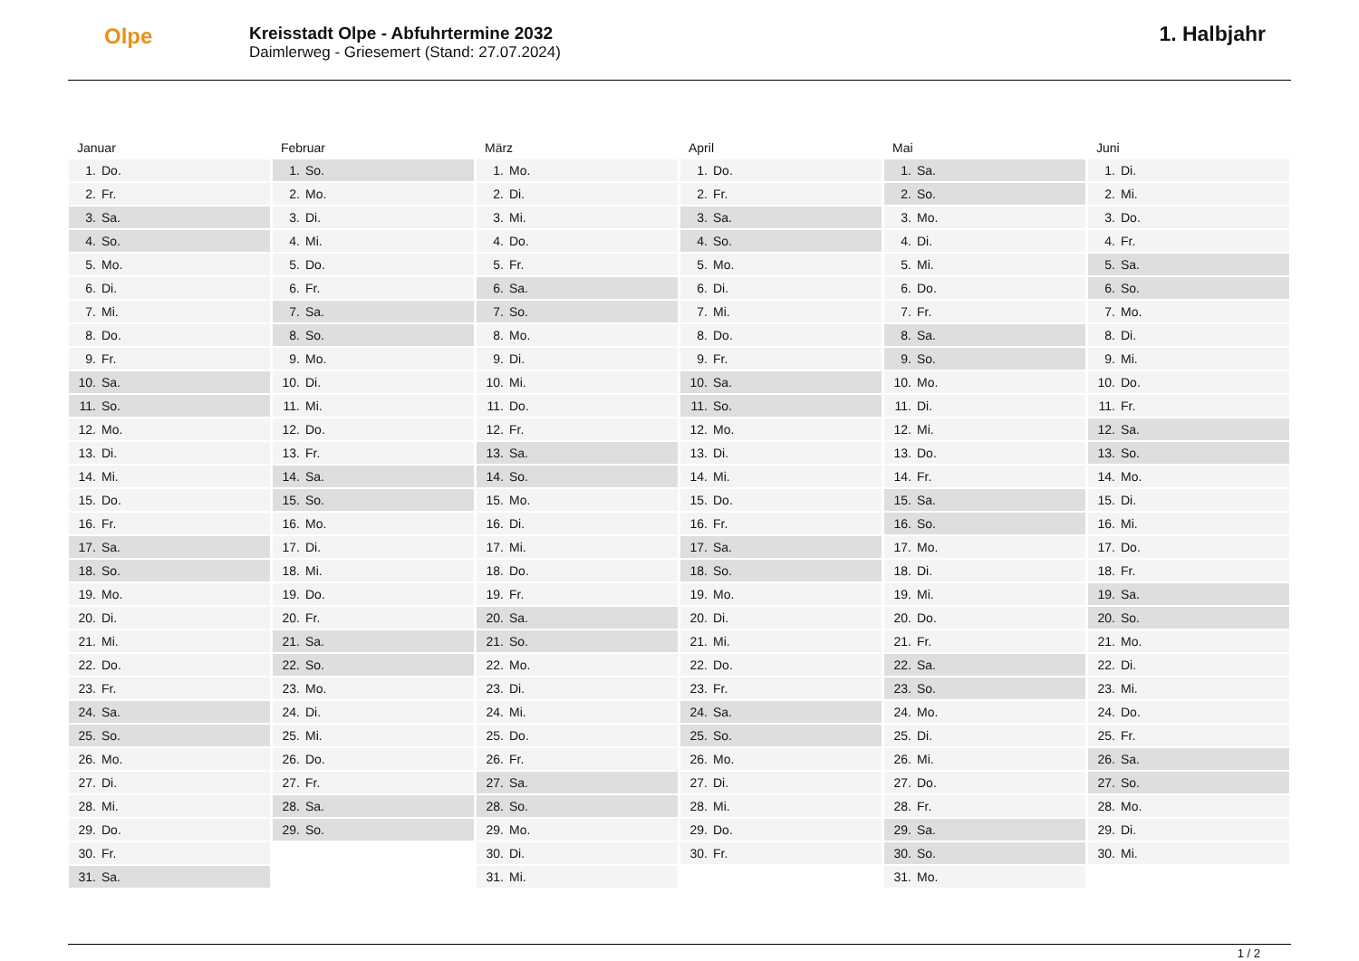Olpe
Kreisstadt Olpe - Abfuhrtermine 2032
Daimlerweg - Griesemert (Stand: 27.07.2024)
1. Halbjahr
Januar
| 1. | Do. |
| 2. | Fr. |
| 3. | Sa. |
| 4. | So. |
| 5. | Mo. |
| 6. | Di. |
| 7. | Mi. |
| 8. | Do. |
| 9. | Fr. |
| 10. | Sa. |
| 11. | So. |
| 12. | Mo. |
| 13. | Di. |
| 14. | Mi. |
| 15. | Do. |
| 16. | Fr. |
| 17. | Sa. |
| 18. | So. |
| 19. | Mo. |
| 20. | Di. |
| 21. | Mi. |
| 22. | Do. |
| 23. | Fr. |
| 24. | Sa. |
| 25. | So. |
| 26. | Mo. |
| 27. | Di. |
| 28. | Mi. |
| 29. | Do. |
| 30. | Fr. |
| 31. | Sa. |
Februar
| 1. | So. |
| 2. | Mo. |
| 3. | Di. |
| 4. | Mi. |
| 5. | Do. |
| 6. | Fr. |
| 7. | Sa. |
| 8. | So. |
| 9. | Mo. |
| 10. | Di. |
| 11. | Mi. |
| 12. | Do. |
| 13. | Fr. |
| 14. | Sa. |
| 15. | So. |
| 16. | Mo. |
| 17. | Di. |
| 18. | Mi. |
| 19. | Do. |
| 20. | Fr. |
| 21. | Sa. |
| 22. | So. |
| 23. | Mo. |
| 24. | Di. |
| 25. | Mi. |
| 26. | Do. |
| 27. | Fr. |
| 28. | Sa. |
| 29. | So. |
März
| 1. | Mo. |
| 2. | Di. |
| 3. | Mi. |
| 4. | Do. |
| 5. | Fr. |
| 6. | Sa. |
| 7. | So. |
| 8. | Mo. |
| 9. | Di. |
| 10. | Mi. |
| 11. | Do. |
| 12. | Fr. |
| 13. | Sa. |
| 14. | So. |
| 15. | Mo. |
| 16. | Di. |
| 17. | Mi. |
| 18. | Do. |
| 19. | Fr. |
| 20. | Sa. |
| 21. | So. |
| 22. | Mo. |
| 23. | Di. |
| 24. | Mi. |
| 25. | Do. |
| 26. | Fr. |
| 27. | Sa. |
| 28. | So. |
| 29. | Mo. |
| 30. | Di. |
| 31. | Mi. |
April
| 1. | Do. |
| 2. | Fr. |
| 3. | Sa. |
| 4. | So. |
| 5. | Mo. |
| 6. | Di. |
| 7. | Mi. |
| 8. | Do. |
| 9. | Fr. |
| 10. | Sa. |
| 11. | So. |
| 12. | Mo. |
| 13. | Di. |
| 14. | Mi. |
| 15. | Do. |
| 16. | Fr. |
| 17. | Sa. |
| 18. | So. |
| 19. | Mo. |
| 20. | Di. |
| 21. | Mi. |
| 22. | Do. |
| 23. | Fr. |
| 24. | Sa. |
| 25. | So. |
| 26. | Mo. |
| 27. | Di. |
| 28. | Mi. |
| 29. | Do. |
| 30. | Fr. |
Mai
| 1. | Sa. |
| 2. | So. |
| 3. | Mo. |
| 4. | Di. |
| 5. | Mi. |
| 6. | Do. |
| 7. | Fr. |
| 8. | Sa. |
| 9. | So. |
| 10. | Mo. |
| 11. | Di. |
| 12. | Mi. |
| 13. | Do. |
| 14. | Fr. |
| 15. | Sa. |
| 16. | So. |
| 17. | Mo. |
| 18. | Di. |
| 19. | Mi. |
| 20. | Do. |
| 21. | Fr. |
| 22. | Sa. |
| 23. | So. |
| 24. | Mo. |
| 25. | Di. |
| 26. | Mi. |
| 27. | Do. |
| 28. | Fr. |
| 29. | Sa. |
| 30. | So. |
| 31. | Mo. |
Juni
| 1. | Di. |
| 2. | Mi. |
| 3. | Do. |
| 4. | Fr. |
| 5. | Sa. |
| 6. | So. |
| 7. | Mo. |
| 8. | Di. |
| 9. | Mi. |
| 10. | Do. |
| 11. | Fr. |
| 12. | Sa. |
| 13. | So. |
| 14. | Mo. |
| 15. | Di. |
| 16. | Mi. |
| 17. | Do. |
| 18. | Fr. |
| 19. | Sa. |
| 20. | So. |
| 21. | Mo. |
| 22. | Di. |
| 23. | Mi. |
| 24. | Do. |
| 25. | Fr. |
| 26. | Sa. |
| 27. | So. |
| 28. | Mo. |
| 29. | Di. |
| 30. | Mi. |
1 / 2